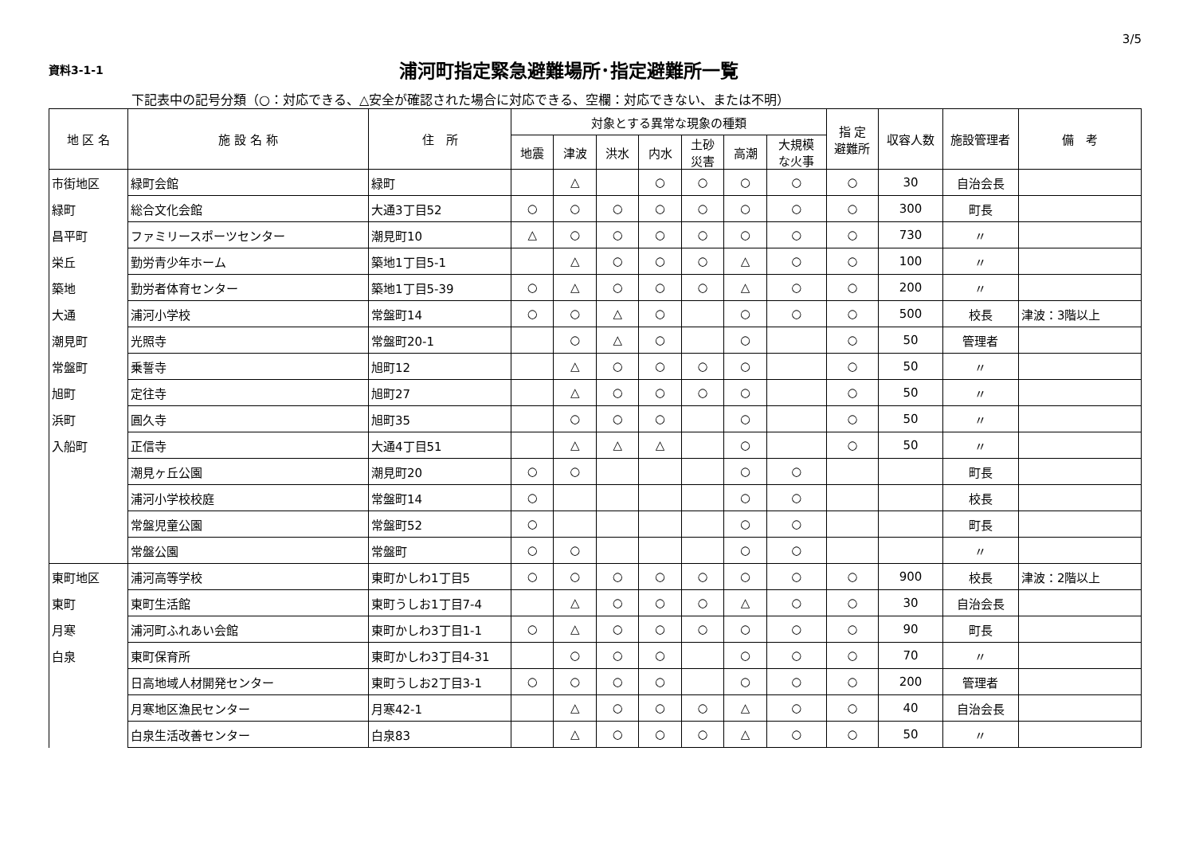3/5
資料3-1-1
浦河町指定緊急避難場所･指定避難所一覧
下記表中の記号分類（○：対応できる、△安全が確認された場合に対応できる、空欄：対応できない、または不明）
| 地 区 名 | 施 設 名 称 | 住 所 | 対象とする異常な現象の種類 | | | | | | | 指 定 避難所 | 収容人数 | 施設管理者 | 備 考 |
| --- | --- | --- | --- | --- | --- | --- | --- | --- | --- | --- | --- | --- | --- |
| | | | 地震 | 津波 | 洪水 | 内水 | 土砂 災害 | 高潮 | 大規模 な火事 | | | | |
| 市街地区 | 緑町会館 | 緑町 | | △ | | ○ | ○ | ○ | ○ | ○ | 30 | 自治会長 | |
| 緑町 | 総合文化会館 | 大通3丁目52 | ○ | ○ | ○ | ○ | ○ | ○ | ○ | ○ | 300 | 町長 | |
| 昌平町 | ファミリースポーツセンター | 潮見町10 | △ | ○ | ○ | ○ | ○ | ○ | ○ | ○ | 730 | 〃 | |
| 栄丘 | 勤労青少年ホーム | 築地1丁目5-1 | | △ | ○ | ○ | ○ | △ | ○ | ○ | 100 | 〃 | |
| 築地 | 勤労者体育センター | 築地1丁目5-39 | ○ | △ | ○ | ○ | ○ | △ | ○ | ○ | 200 | 〃 | |
| 大通 | 浦河小学校 | 常盤町14 | ○ | ○ | △ | ○ | | ○ | ○ | ○ | 500 | 校長 | 津波：3階以上 |
| 潮見町 | 光照寺 | 常盤町20-1 | | ○ | △ | ○ | | ○ | | ○ | 50 | 管理者 | |
| 常盤町 | 乗誓寺 | 旭町12 | | △ | ○ | ○ | ○ | ○ | | ○ | 50 | 〃 | |
| 旭町 | 定往寺 | 旭町27 | | △ | ○ | ○ | ○ | ○ | | ○ | 50 | 〃 | |
| 浜町 | 圓久寺 | 旭町35 | | ○ | ○ | ○ | | ○ | | ○ | 50 | 〃 | |
| 入船町 | 正信寺 | 大通4丁目51 | | △ | △ | △ | | ○ | | ○ | 50 | 〃 | |
| | 潮見ヶ丘公園 | 潮見町20 | ○ | ○ | | | | ○ | ○ | | | 町長 | |
| | 浦河小学校校庭 | 常盤町14 | ○ | | | | | ○ | ○ | | | 校長 | |
| | 常盤児童公園 | 常盤町52 | ○ | | | | | ○ | ○ | | | 町長 | |
| | 常盤公園 | 常盤町 | ○ | ○ | | | | ○ | ○ | | | 〃 | |
| 東町地区 | 浦河高等学校 | 東町かしわ1丁目5 | ○ | ○ | ○ | ○ | ○ | ○ | ○ | ○ | 900 | 校長 | 津波：2階以上 |
| 東町 | 東町生活館 | 東町うしお1丁目7-4 | | △ | ○ | ○ | ○ | △ | ○ | ○ | 30 | 自治会長 | |
| 月寒 | 浦河町ふれあい会館 | 東町かしわ3丁目1-1 | ○ | △ | ○ | ○ | ○ | ○ | ○ | ○ | 90 | 町長 | |
| 白泉 | 東町保育所 | 東町かしわ3丁目4-31 | | ○ | ○ | ○ | | ○ | ○ | ○ | 70 | 〃 | |
| | 日高地域人材開発センター | 東町うしお2丁目3-1 | ○ | ○ | ○ | ○ | | ○ | ○ | ○ | 200 | 管理者 | |
| | 月寒地区漁民センター | 月寒42-1 | | △ | ○ | ○ | ○ | △ | ○ | ○ | 40 | 自治会長 | |
| | 白泉生活改善センター | 白泉83 | | △ | ○ | ○ | ○ | △ | ○ | ○ | 50 | 〃 | |